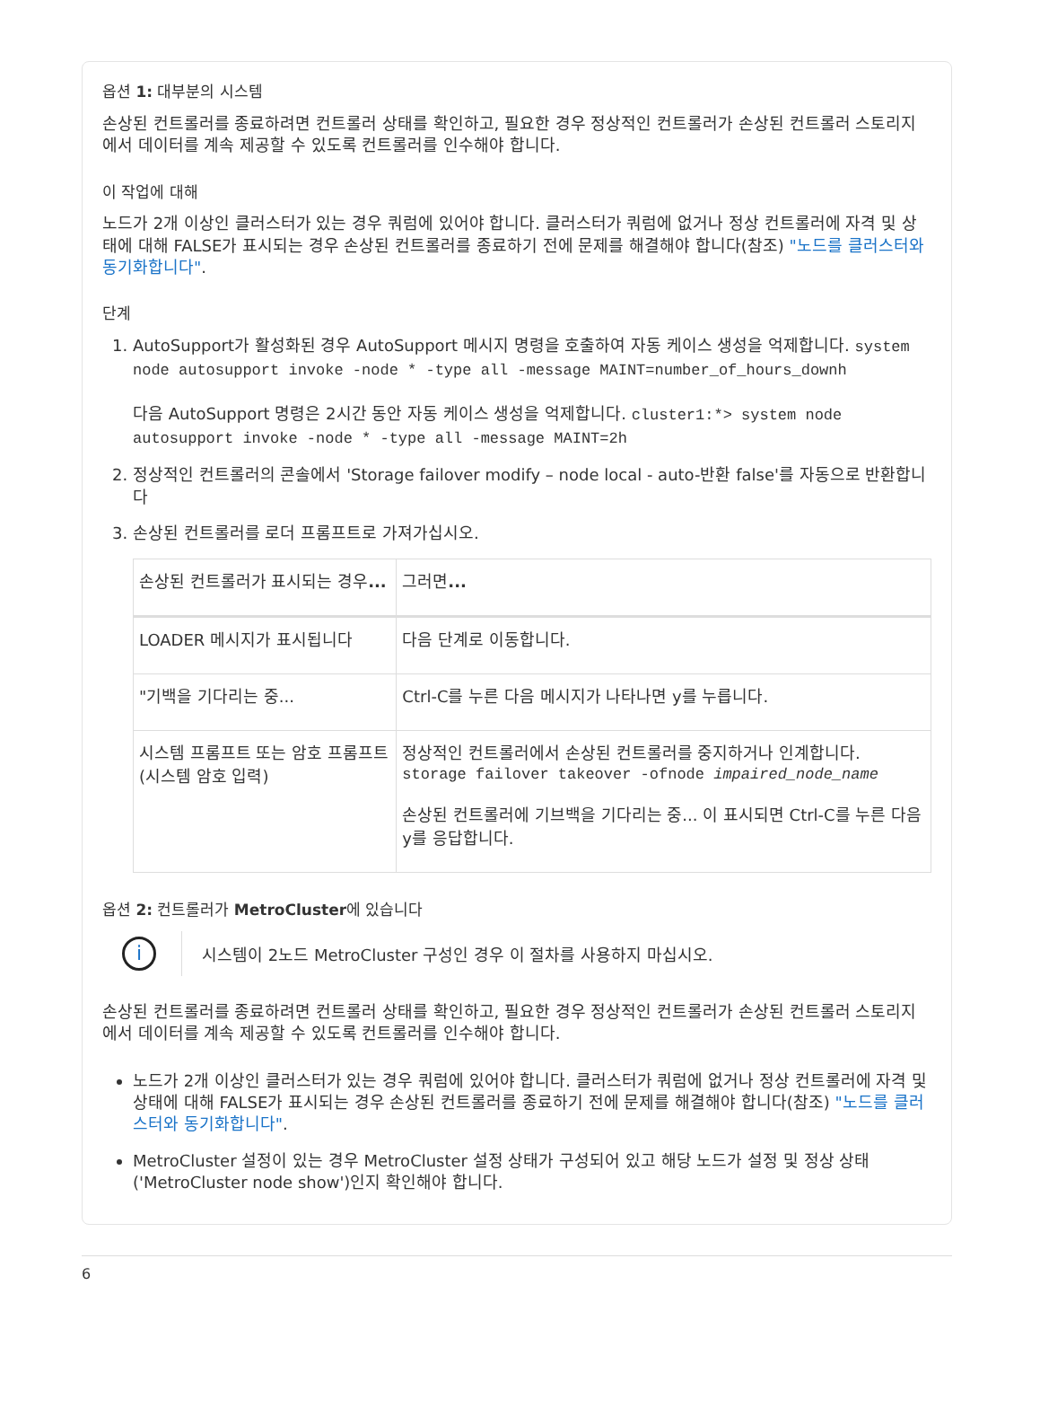옵션 1: 대부분의 시스템
손상된 컨트롤러를 종료하려면 컨트롤러 상태를 확인하고, 필요한 경우 정상적인 컨트롤러가 손상된 컨트롤러 스토리지에서 데이터를 계속 제공할 수 있도록 컨트롤러를 인수해야 합니다.
이 작업에 대해
노드가 2개 이상인 클러스터가 있는 경우 쿼럼에 있어야 합니다. 클러스터가 쿼럼에 없거나 정상 컨트롤러에 자격 및 상태에 대해 FALSE가 표시되는 경우 손상된 컨트롤러를 종료하기 전에 문제를 해결해야 합니다(참조) "노드를 클러스터와 동기화합니다".
단계
1. AutoSupport가 활성화된 경우 AutoSupport 메시지 명령을 호출하여 자동 케이스 생성을 억제합니다. system node autosupport invoke -node * -type all -message MAINT=number_of_hours_downh
다음 AutoSupport 명령은 2시간 동안 자동 케이스 생성을 억제합니다. cluster1:*> system node autosupport invoke -node * -type all -message MAINT=2h
2. 정상적인 컨트롤러의 콘솔에서 'Storage failover modify – node local - auto-반환 false'를 자동으로 반환합니다
3. 손상된 컨트롤러를 로더 프롬프트로 가져가십시오.
| 손상된 컨트롤러가 표시되는 경우 ... | 그러면 ... |
| --- | --- |
| LOADER 메시지가 표시됩니다 | 다음 단계로 이동합니다. |
| "기백을 기다리는 중... | Ctrl-C를 누른 다음 메시지가 나타나면 y를 누릅니다. |
| 시스템 프롬프트 또는 암호 프롬프트(시스템 암호 입력) | 정상적인 컨트롤러에서 손상된 컨트롤러를 중지하거나 인계합니다. storage failover takeover -ofnode impaired_node_name 손상된 컨트롤러에 기브백을 기다리는 중... 이 표시되면 Ctrl-C를 누른 다음 y를 응답합니다. |
옵션 2: 컨트롤러가 MetroCluster에 있습니다
i
시스템이 2노드 MetroCluster 구성인 경우 이 절차를 사용하지 마십시오.
손상된 컨트롤러를 종료하려면 컨트롤러 상태를 확인하고, 필요한 경우 정상적인 컨트롤러가 손상된 컨트롤러 스토리지에서 데이터를 계속 제공할 수 있도록 컨트롤러를 인수해야 합니다.
노드가 2개 이상인 클러스터가 있는 경우 쿼럼에 있어야 합니다. 클러스터가 쿼럼에 없거나 정상 컨트롤러에 자격 및 상태에 대해 FALSE가 표시되는 경우 손상된 컨트롤러를 종료하기 전에 문제를 해결해야 합니다(참조) "노드를 클러스터와 동기화합니다".
MetroCluster 설정이 있는 경우 MetroCluster 설정 상태가 구성되어 있고 해당 노드가 설정 및 정상 상태('MetroCluster node show')인지 확인해야 합니다.
6